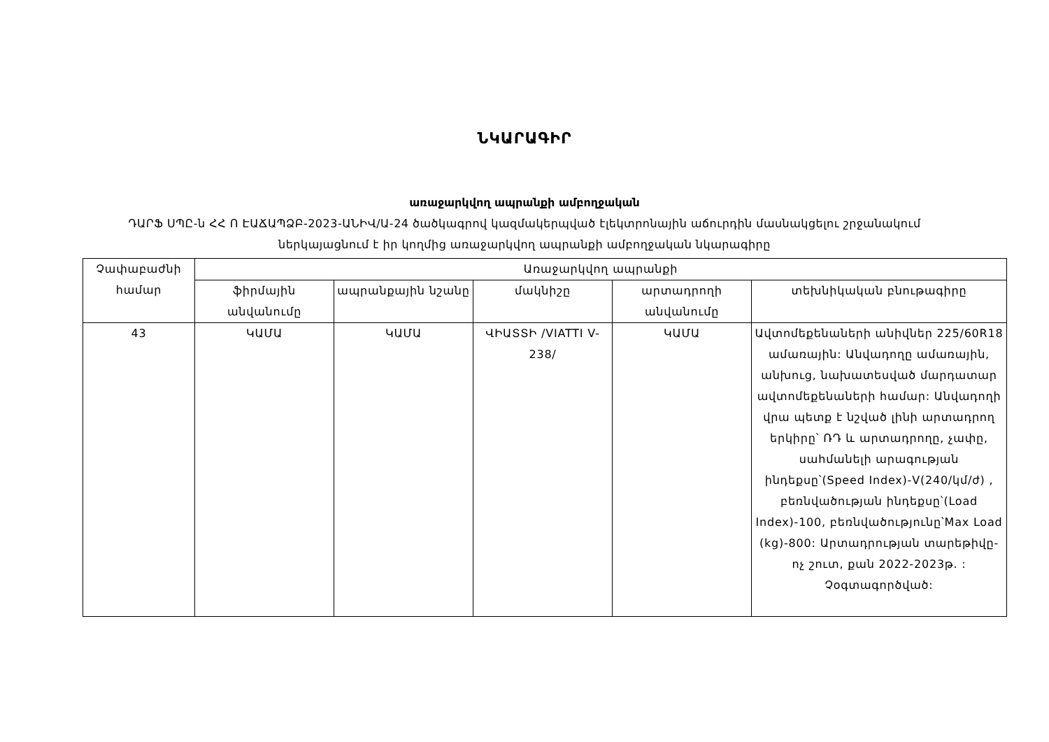ՆԿԱՐԱԳԻՐ
առաջարկվող ապրանքի ամբողջական
ԴԱՐՖ ՍՊԸ-ն ՀՀ Ո ԷԱՃԱՊՁԲ-2023-ԱՆԻՎ/Ա-24 ծածկագրով կազմակերպված էլեկտրոնային աճուրդին մասնակցելու շրջանակում
ներկայացնում է իր կողմից առաջարկվող ապրանքի ամբողջական նկարագիրը
| Չափաբաժնի համար | Առաջարկվող ապրանքի | | | | |
| --- | --- | --- | --- | --- | --- |
| | ֆիրմային անվանումը | ապրանքային նշանը | մակնիշը | արտադրողի անվանումը | տեխնիկական բնութագիրը |
| 43 | ԿԱՄԱ | ԿԱՄԱ | ՎԻԱՏՏԻ /VIATTI V-238/ | ԿԱՄԱ | Ավտոմեքենաների անիվներ 225/60R18 ամառային: Անվադողը ամառային, անխուց, նախատեսված մարդատար ավտոմեքենաների համար: Անվադողի վրա պետք է նշված լինի արտադրող երկիրը՝ ՌԴ և արտադրողը, չափը, սահմանելի արագության ինդեքսը՝(Speed Index)-V(240/կմ/ժ) , բեռնվածության ինդեքսը՝(Load Index)-100, բեռնվածությունը՝Max Load (kg)-800: Արտադրության տարեթիվը- ոչ շուտ, քան 2022-2023թ. : Չօգտագործված: |